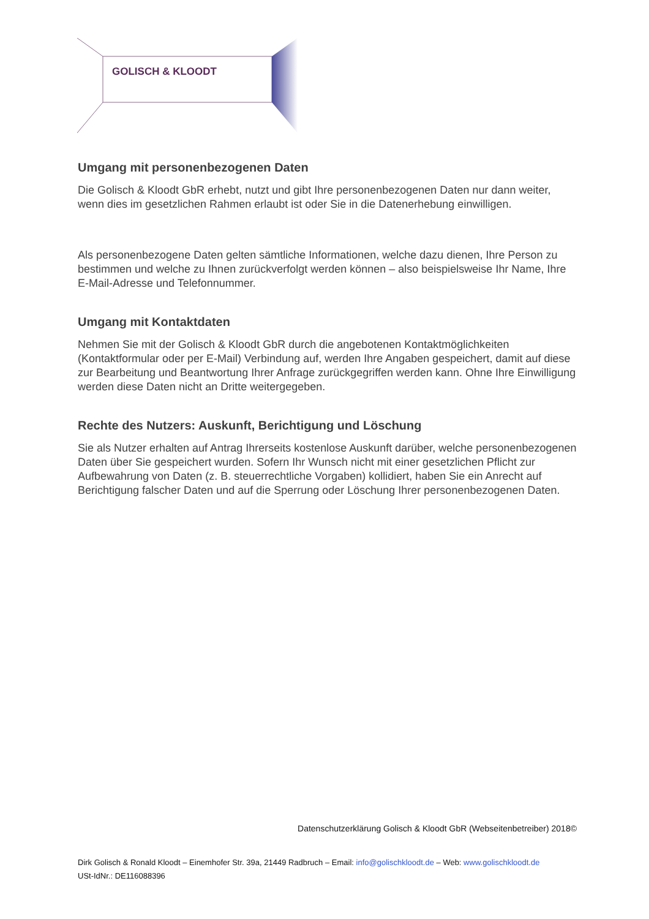GOLISCH & KLOODT
Umgang mit personenbezogenen Daten
Die Golisch & Kloodt GbR erhebt, nutzt und gibt Ihre personenbezogenen Daten nur dann weiter, wenn dies im gesetzlichen Rahmen erlaubt ist oder Sie in die Datenerhebung einwilligen.
Als personenbezogene Daten gelten sämtliche Informationen, welche dazu dienen, Ihre Person zu bestimmen und welche zu Ihnen zurückverfolgt werden können – also beispielsweise Ihr Name, Ihre E-Mail-Adresse und Telefonnummer.
Umgang mit Kontaktdaten
Nehmen Sie mit der Golisch & Kloodt GbR durch die angebotenen Kontaktmöglichkeiten (Kontaktformular oder per E-Mail) Verbindung auf, werden Ihre Angaben gespeichert, damit auf diese zur Bearbeitung und Beantwortung Ihrer Anfrage zurückgegriffen werden kann. Ohne Ihre Einwilligung werden diese Daten nicht an Dritte weitergegeben.
Rechte des Nutzers: Auskunft, Berichtigung und Löschung
Sie als Nutzer erhalten auf Antrag Ihrerseits kostenlose Auskunft darüber, welche personenbezogenen Daten über Sie gespeichert wurden. Sofern Ihr Wunsch nicht mit einer gesetzlichen Pflicht zur Aufbewahrung von Daten (z. B. steuerrechtliche Vorgaben) kollidiert, haben Sie ein Anrecht auf Berichtigung falscher Daten und auf die Sperrung oder Löschung Ihrer personenbezogenen Daten.
Datenschutzerklärung Golisch & Kloodt GbR (Webseitenbetreiber) 2018©
Dirk Golisch & Ronald Kloodt – Einemhofer Str. 39a, 21449 Radbruch – Email: info@golischkloodt.de – Web: www.golischkloodt.de
USt-IdNr.: DE116088396